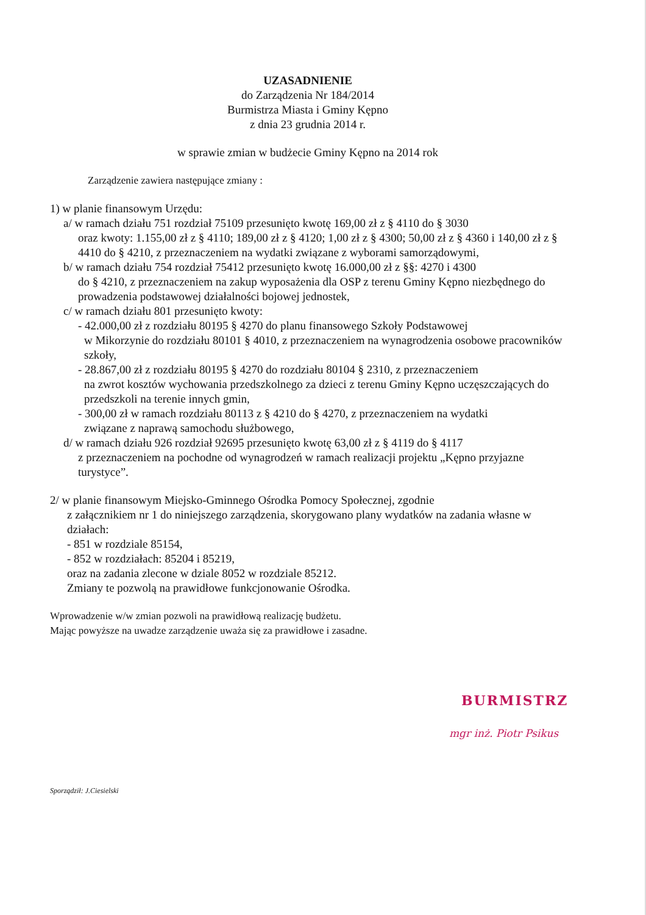UZASADNIENIE
do Zarządzenia Nr 184/2014
Burmistrza Miasta i Gminy Kępno
z dnia 23 grudnia 2014 r.
w sprawie zmian w budżecie Gminy Kępno na 2014 rok
Zarządzenie zawiera następujące zmiany :
1) w planie finansowym Urzędu:
a/ w ramach działu 751 rozdział 75109 przesunięto kwotę 169,00 zł z § 4110 do § 3030
oraz kwoty: 1.155,00 zł z § 4110; 189,00 zł z § 4120; 1,00 zł z § 4300; 50,00 zł z § 4360 i 140,00 zł z § 4410 do § 4210, z przeznaczeniem na wydatki związane z wyborami samorządowymi,
b/ w ramach działu 754 rozdział 75412 przesunięto kwotę 16.000,00 zł z §§: 4270 i 4300
do § 4210, z przeznaczeniem na zakup wyposażenia dla OSP z terenu Gminy Kępno niezbędnego do prowadzenia podstawowej działalności bojowej jednostek,
c/ w ramach działu 801 przesunięto kwoty:
- 42.000,00 zł z rozdziału 80195 § 4270 do planu finansowego Szkoły Podstawowej
w Mikorzynie do rozdziału 80101 § 4010, z przeznaczeniem na wynagrodzenia osobowe pracowników szkoły,
- 28.867,00 zł z rozdziału 80195 § 4270 do rozdziału 80104 § 2310, z przeznaczeniem
na zwrot kosztów wychowania przedszkolnego za dzieci z terenu Gminy Kępno uczęszczających do przedszkoli na terenie innych gmin,
- 300,00 zł w ramach rozdziału 80113 z § 4210 do § 4270, z przeznaczeniem na wydatki
związane z naprawą samochodu służbowego,
d/ w ramach działu 926 rozdział 92695 przesunięto kwotę 63,00 zł z § 4119 do § 4117
z przeznaczeniem na pochodne od wynagrodzeń w ramach realizacji projektu „Kępno przyjazne turystyce”.
2/ w planie finansowym Miejsko-Gminnego Ośrodka Pomocy Społecznej, zgodnie
z załącznikiem nr 1 do niniejszego zarządzenia, skorygowano plany wydatków na zadania własne w działach:
- 851 w rozdziale 85154,
- 852 w rozdziałach: 85204 i 85219,
oraz na zadania zlecone w dziale 8052 w rozdziale 85212.
Zmiany te pozwolą na prawidłowe funkcjonowanie Ośrodka.
Wprowadzenie w/w zmian pozwoli na prawidłową realizację budżetu.
Mając powyższe na uwadze zarządzenie uważa się za prawidłowe i zasadne.
BURMISTRZ
mgr inż. Piotr Psikus
Sporządził: J.Ciesielski